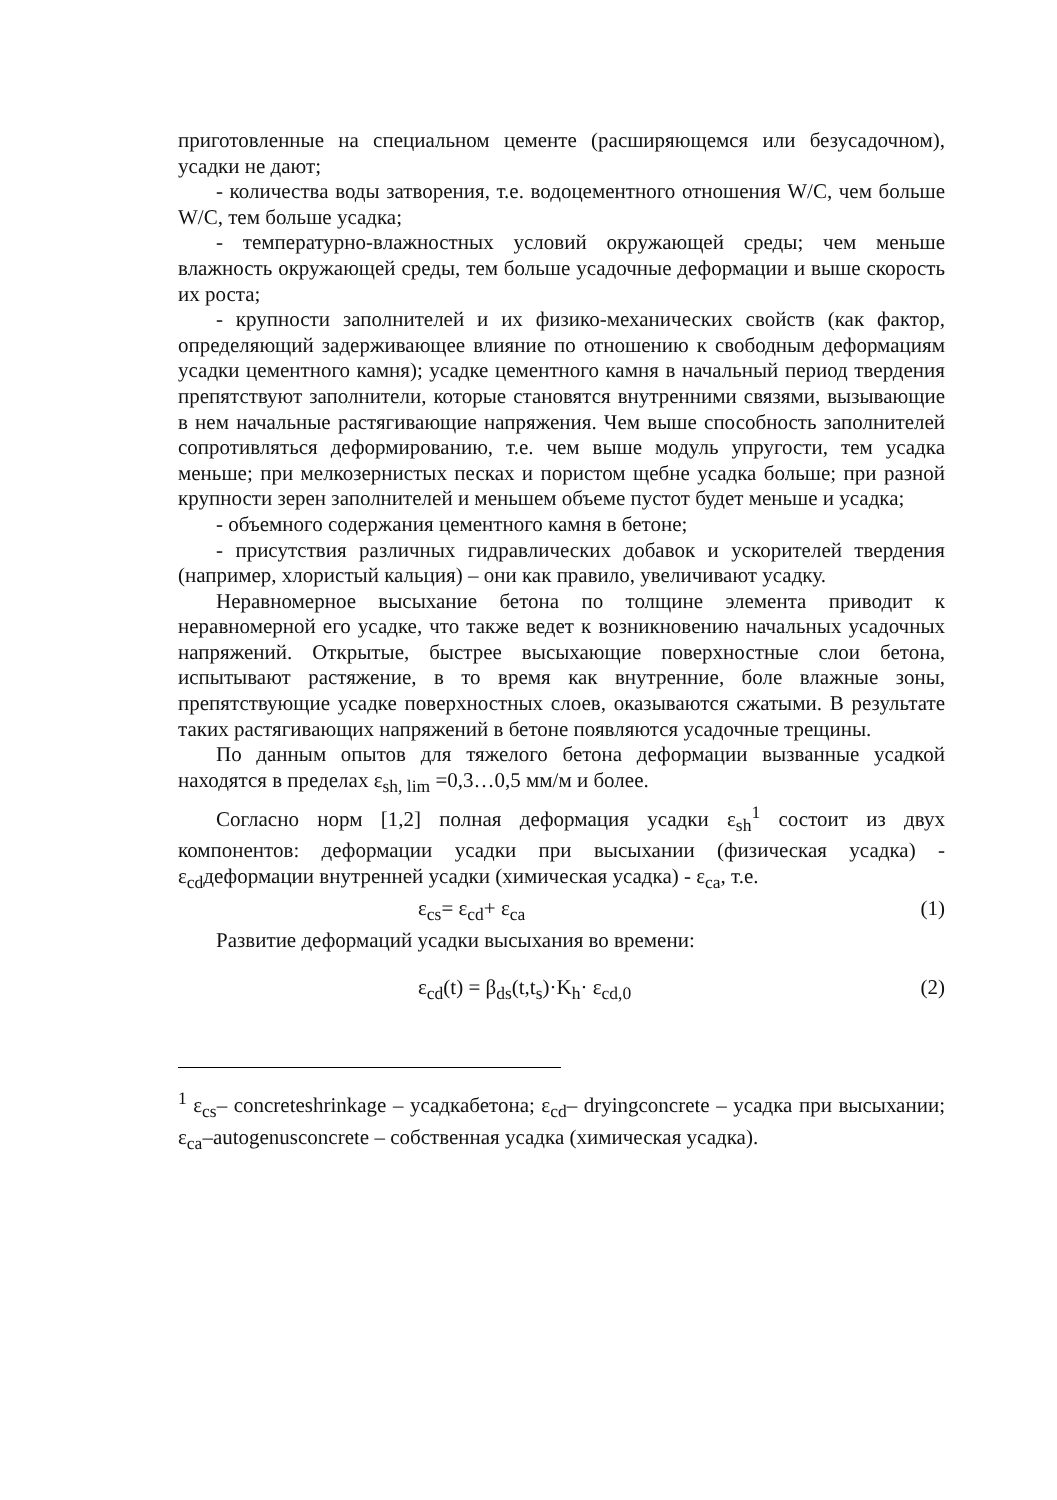приготовленные на специальном цементе (расширяющемся или безусадочном), усадки не дают;
- количества воды затворения, т.е. водоцементного отношения W/C, чем больше W/C, тем больше усадка;
- температурно-влажностных условий окружающей среды; чем меньше влажность окружающей среды, тем больше усадочные деформации и выше скорость их роста;
- крупности заполнителей и их физико-механических свойств (как фактор, определяющий задерживающее влияние по отношению к свободным деформациям усадки цементного камня); усадке цементного камня в начальный период твердения препятствуют заполнители, которые становятся внутренними связями, вызывающие в нем начальные растягивающие напряжения. Чем выше способность заполнителей сопротивляться деформированию, т.е. чем выше модуль упругости, тем усадка меньше; при мелкозернистых песках и пористом щебне усадка больше; при разной крупности зерен заполнителей и меньшем объеме пустот будет меньше и усадка;
- объемного содержания цементного камня в бетоне;
- присутствия различных гидравлических добавок и ускорителей твердения (например, хлористый кальция) – они как правило, увеличивают усадку.
Неравномерное высыхание бетона по толщине элемента приводит к неравномерной его усадке, что также ведет к возникновению начальных усадочных напряжений. Открытые, быстрее высыхающие поверхностные слои бетона, испытывают растяжение, в то время как внутренние, боле влажные зоны, препятствующие усадке поверхностных слоев, оказываются сжатыми. В результате таких растягивающих напряжений в бетоне появляются усадочные трещины.
По данным опытов для тяжелого бетона деформации вызванные усадкой находятся в пределах ε<sub>sh, lim</sub> =0,3…0,5 мм/м и более.
Согласно норм [1,2] полная деформация усадки ε<sub>sh</sub><sup>1</sup> состоит из двух компонентов: деформации усадки при высыхании (физическая усадка) - ε<sub>cd</sub>деформации внутренней усадки (химическая усадка) - ε<sub>ca</sub>, т.е.
ε<sub>cs</sub>= ε<sub>cd</sub>+ ε<sub>ca</sub> (1)
Развитие деформаций усадки высыхания во времени:
ε<sub>cd</sub>(t) = β<sub>ds</sub>(t,t<sub>s</sub>)·K<sub>h</sub>· ε<sub>cd,0</sub> (2)
<sup>1</sup> ε<sub>cs</sub>– concreteshrinkage – усадкабетона; ε<sub>cd</sub>– dryingconcrete – усадка при высыхании; ε<sub>ca</sub>–autogenusconcrete – собственная усадка (химическая усадка).